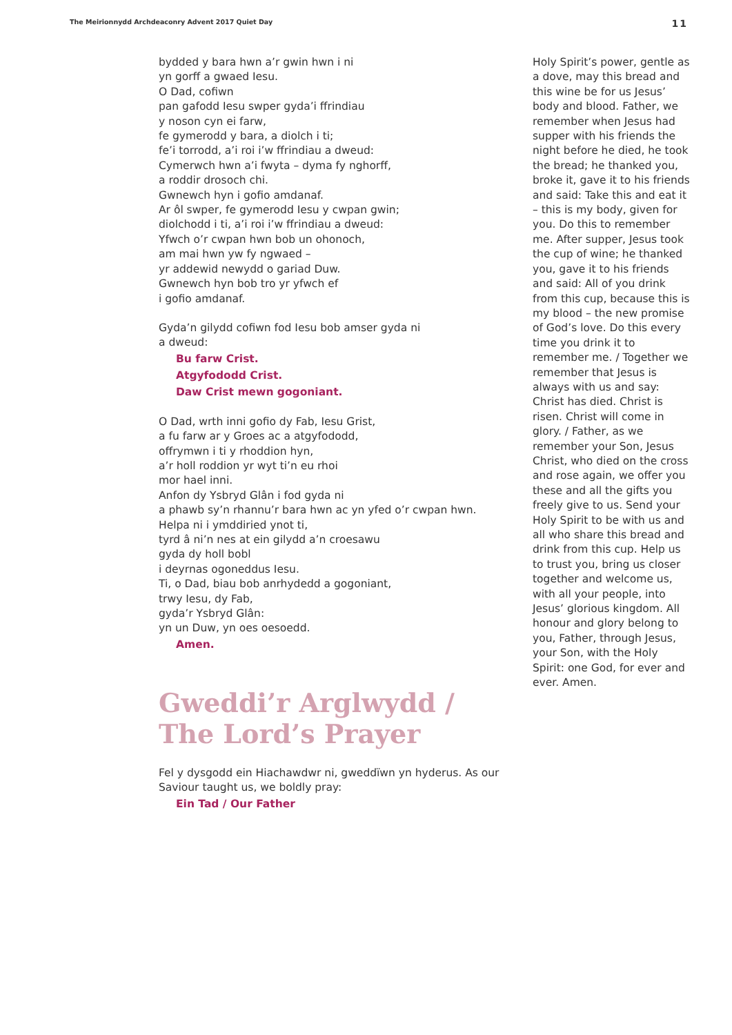The Meirionnydd Archdeaconry Advent 2017 Quiet Day 11
bydded y bara hwn a’r gwin hwn i ni
yn gorff a gwaed Iesu.
O Dad, cofiwn
pan gafodd Iesu swper gyda’i ffrindiau
y noson cyn ei farw,
fe gymerodd y bara, a diolch i ti;
fe’i torrodd, a’i roi i’w ffrindiau a dweud:
Cymerwch hwn a’i fwyta – dyma fy nghorff,
a roddir drosoch chi.
Gwnewch hyn i gofio amdanaf.
Ar ôl swper, fe gymerodd Iesu y cwpan gwin;
diolchodd i ti, a’i roi i’w ffrindiau a dweud:
Yfwch o’r cwpan hwn bob un ohonoch,
am mai hwn yw fy ngwaed –
yr addewid newydd o gariad Duw.
Gwnewch hyn bob tro yr yfwch ef
i gofio amdanaf.
Gyda’n gilydd cofiwn fod Iesu bob amser gyda ni
a dweud:
Bu farw Crist.
Atgyfododd Crist.
Daw Crist mewn gogoniant.
O Dad, wrth inni gofio dy Fab, Iesu Grist,
a fu farw ar y Groes ac a atgyfododd,
offrymwn i ti y rhoddion hyn,
a’r holl roddion yr wyt ti’n eu rhoi
mor hael inni.
Anfon dy Ysbryd Glân i fod gyda ni
a phawb sy’n rhannu’r bara hwn ac yn yfed o’r cwpan hwn.
Helpa ni i ymddiried ynot ti,
tyrd â ni’n nes at ein gilydd a’n croesawu
gyda dy holl bobl
i deyrnas ogoneddus Iesu.
Ti, o Dad, biau bob anrhydedd a gogoniant,
trwy Iesu, dy Fab,
gyda’r Ysbryd Glân:
yn un Duw, yn oes oesoedd.
Amen.
Gweddi’r Arglwydd /
The Lord’s Prayer
Fel y dysgodd ein Hiachawdwr ni, gweddïwn yn hyderus. As our Saviour taught us, we boldly pray:
Ein Tad / Our Father
Holy Spirit’s power, gentle as a dove, may this bread and this wine be for us Jesus’ body and blood. Father, we remember when Jesus had supper with his friends the night before he died, he took the bread; he thanked you, broke it, gave it to his friends and said: Take this and eat it – this is my body, given for you. Do this to remember me. After supper, Jesus took the cup of wine; he thanked you, gave it to his friends and said: All of you drink from this cup, because this is my blood – the new promise of God’s love. Do this every time you drink it to remember me. / Together we remember that Jesus is always with us and say: Christ has died. Christ is risen. Christ will come in glory. / Father, as we remember your Son, Jesus Christ, who died on the cross and rose again, we offer you these and all the gifts you freely give to us. Send your Holy Spirit to be with us and all who share this bread and drink from this cup. Help us to trust you, bring us closer together and welcome us, with all your people, into Jesus’ glorious kingdom. All honour and glory belong to you, Father, through Jesus, your Son, with the Holy Spirit: one God, for ever and ever. Amen.